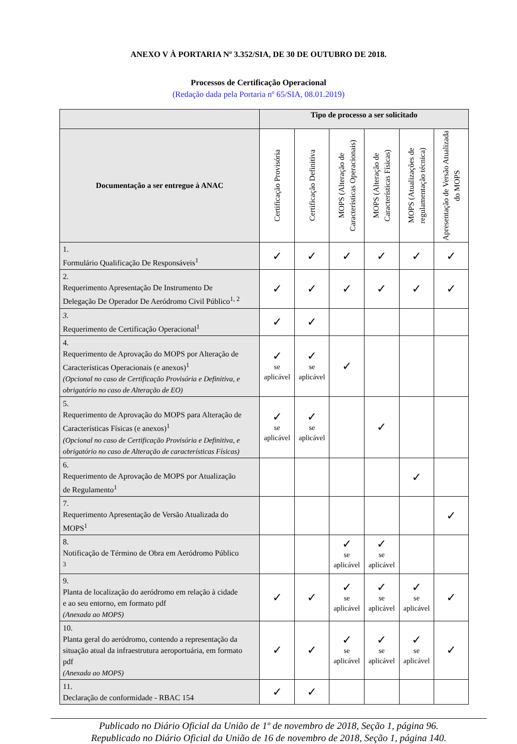ANEXO V À PORTARIA Nº 3.352/SIA, DE 30 DE OUTUBRO DE 2018.
Processos de Certificação Operacional
(Redação dada pela Portaria nº 65/SIA, 08.01.2019)
| | Tipo de processo a ser solicitado | | | | | |
| --- | --- | --- | --- | --- | --- | --- |
| Documentação a ser entregue à ANAC | Certificação Provisória | Certificação Definitiva | MOPS (Alteração de Características Operacionais) | MOPS (Alteração de Características Físicas) | MOPS (Atualizações de regulamentação técnica) | Apresentação de Versão Atualizada do MOPS |
| 1. Formulário Qualificação De Responsáveis<sup>1</sup> | ✓ | ✓ | ✓ | ✓ | ✓ | ✓ |
| 2. Requerimento Apresentação De Instrumento De Delegação De Operador De Aeródromo Civil Público<sup>1, 2</sup> | ✓ | ✓ | ✓ | ✓ | ✓ | ✓ |
| 3. Requerimento de Certificação Operacional<sup>1</sup> | ✓ | ✓ | | | | |
| 4. Requerimento de Aprovação do MOPS por Alteração de Características Operacionais (e anexos)<sup>1</sup> (Opcional no caso de Certificação Provisória e Definitiva, e obrigatório no caso de Alteração de EO) | ✓ se aplicável | ✓ se aplicável | ✓ | | | |
| 5. Requerimento de Aprovação do MOPS para Alteração de Características Físicas (e anexos)<sup>1</sup> (Opcional no caso de Certificação Provisória e Definitiva, e obrigatório no caso de Alteração de características Físicas) | ✓ se aplicável | ✓ se aplicável | | ✓ | | |
| 6. Requerimento de Aprovação de MOPS por Atualização de Regulamento<sup>1</sup> | | | | | ✓ | |
| 7. Requerimento Apresentação de Versão Atualizada do MOPS<sup>1</sup> | | | | | | ✓ |
| 8. Notificação de Término de Obra em Aeródromo Público <sup>3</sup> | | | ✓ se aplicável | ✓ se aplicável | | |
| 9. Planta de localização do aeródromo em relação à cidade e ao seu entorno, em formato pdf (Anexada ao MOPS) | ✓ | ✓ | ✓ se aplicável | ✓ se aplicável | ✓ se aplicável | ✓ |
| 10. Planta geral do aeródromo, contendo a representação da situação atual da infraestrutura aeroportuária, em formato pdf (Anexada ao MOPS) | ✓ | ✓ | ✓ se aplicável | ✓ se aplicável | ✓ se aplicável | ✓ |
| 11. Declaração de conformidade - RBAC 154 | ✓ | ✓ | | | | |
Publicado no Diário Oficial da União de 1º de novembro de 2018, Seção 1, página 96.
Republicado no Diário Oficial da União de 16 de novembro de 2018, Seção 1, página 140.